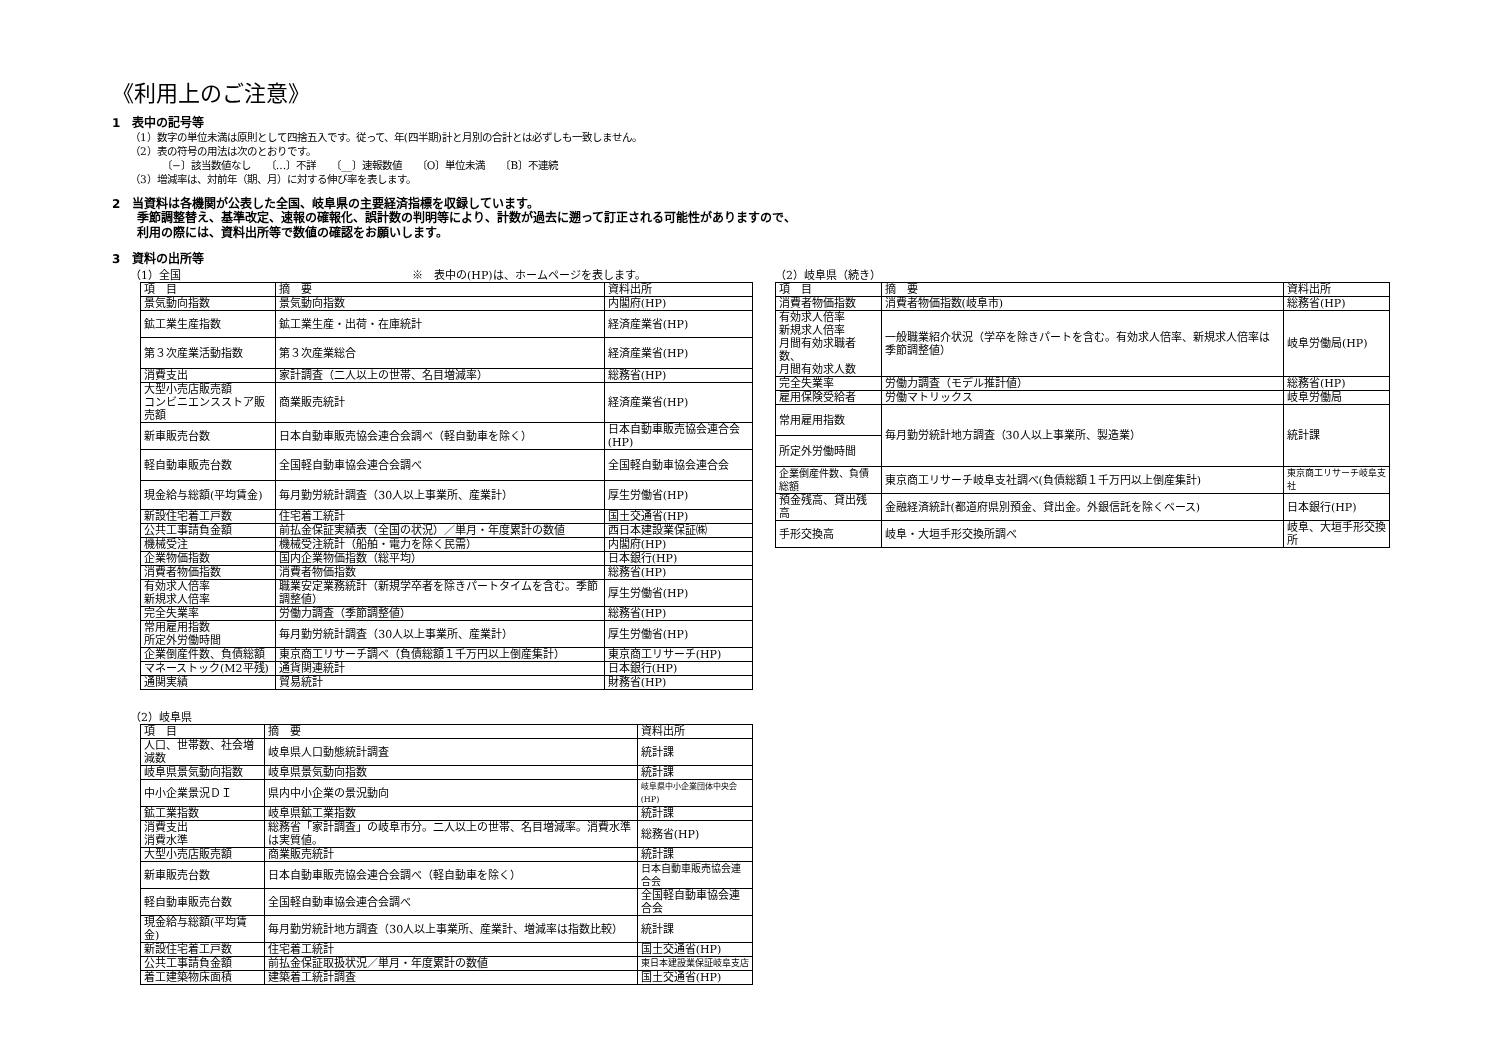《利用上のご注意》
1　表中の記号等
（1）数字の単位未満は原則として四捨五入です。従って、年(四半期)計と月別の合計とは必ずしも一致しません。
（2）表の符号の用法は次のとおりです。
〔−〕該当数値なし　　〔…〕不詳　　〔__〕速報数値　　〔O〕単位未満　　〔B〕不連続
（3）増減率は、対前年（期、月）に対する伸び率を表します。
2　当資料は各機関が公表した全国、岐阜県の主要経済指標を収録しています。
季節調整替え、基準改定、速報の確報化、誤計数の判明等により、計数が過去に遡って訂正される可能性がありますので、
利用の際には、資料出所等で数値の確認をお願いします。
3　資料の出所等
（1）全国　　　　　　　　　　　　　　　　　　　　　※　表中の(HP)は、ホームページを表します。
| 項 目 | 摘 要 | 資料出所 |
| --- | --- | --- |
| 景気動向指数 | 景気動向指数 | 内閣府(HP) |
| 鉱工業生産指数 | 鉱工業生産・出荷・在庫統計 | 経済産業省(HP) |
| 第３次産業活動指数 | 第３次産業総合 | 経済産業省(HP) |
| 消費支出 | 家計調査（二人以上の世帯、名目増減率） | 総務省(HP) |
| 大型小売店販売額 コンビニエンスストア販売額 | 商業販売統計 | 経済産業省(HP) |
| 新車販売台数 | 日本自動車販売協会連合会調べ（軽自動車を除く） | 日本自動車販売協会連合会(HP) |
| 軽自動車販売台数 | 全国軽自動車協会連合会調べ | 全国軽自動車協会連合会 |
| 現金給与総額(平均賃金) | 毎月勤労統計調査（30人以上事業所、産業計） | 厚生労働省(HP) |
| 新設住宅着工戸数 | 住宅着工統計 | 国土交通省(HP) |
| 公共工事請負金額 | 前払金保証実績表（全国の状況）／単月・年度累計の数値 | 西日本建設業保証㈱ |
| 機械受注 | 機械受注統計（船舶・電力を除く民需） | 内閣府(HP) |
| 企業物価指数 | 国内企業物価指数（総平均） | 日本銀行(HP) |
| 消費者物価指数 | 消費者物価指数 | 総務省(HP) |
| 有効求人倍率 新規求人倍率 | 職業安定業務統計（新規学卒者を除きパートタイムを含む。季節調整値） | 厚生労働省(HP) |
| 完全失業率 | 労働力調査（季節調整値） | 総務省(HP) |
| 常用雇用指数 所定外労働時間 | 毎月勤労統計調査（30人以上事業所、産業計） | 厚生労働省(HP) |
| 企業倒産件数、負債総額 | 東京商工リサーチ調べ（負債総額１千万円以上倒産集計） | 東京商工リサーチ(HP) |
| マネーストック(M2平残) | 通貨関連統計 | 日本銀行(HP) |
| 通関実績 | 貿易統計 | 財務省(HP) |
（2）岐阜県
| 項 目 | 摘 要 | 資料出所 |
| --- | --- | --- |
| 人口、世帯数、社会増減数 | 岐阜県人口動態統計調査 | 統計課 |
| 岐阜県景気動向指数 | 岐阜県景気動向指数 | 統計課 |
| 中小企業景況ＤＩ | 県内中小企業の景況動向 | 岐阜県中小企業団体中央会(HP) |
| 鉱工業指数 | 岐阜県鉱工業指数 | 統計課 |
| 消費支出 消費水準 | 総務省「家計調査」の岐阜市分。二人以上の世帯、名目増減率。消費水準は実質値。 | 総務省(HP) |
| 大型小売店販売額 | 商業販売統計 | 統計課 |
| 新車販売台数 | 日本自動車販売協会連合会調べ（軽自動車を除く） | 日本自動車販売協会連合会 |
| 軽自動車販売台数 | 全国軽自動車協会連合会調べ | 全国軽自動車協会連合会 |
| 現金給与総額(平均賃金) | 毎月勤労統計地方調査（30人以上事業所、産業計、増減率は指数比較） | 統計課 |
| 新設住宅着工戸数 | 住宅着工統計 | 国土交通省(HP) |
| 公共工事請負金額 | 前払金保証取扱状況／単月・年度累計の数値 | 東日本建設業保証岐阜支店 |
| 着工建築物床面積 | 建築着工統計調査 | 国土交通省(HP) |
（2）岐阜県（続き）
| 項 目 | 摘 要 | 資料出所 |
| --- | --- | --- |
| 消費者物価指数 | 消費者物価指数(岐阜市) | 総務省(HP) |
| 有効求人倍率 新規求人倍率 月間有効求職者数、 月間有効求人数 | 一般職業紹介状況（学卒を除きパートを含む。有効求人倍率、新規求人倍率は季節調整値） | 岐阜労働局(HP) |
| 完全失業率 | 労働力調査（モデル推計値） | 総務省(HP) |
| 雇用保険受給者 | 労働マトリックス | 岐阜労働局 |
| 常用雇用指数 | 毎月勤労統計地方調査（30人以上事業所、製造業） | 統計課 |
| 所定外労働時間 | | |
| 企業倒産件数、負債総額 | 東京商工リサーチ岐阜支社調べ(負債総額１千万円以上倒産集計) | 東京商工リサーチ岐阜支社 |
| 預金残高、貸出残高 | 金融経済統計(都道府県別預金、貸出金。外銀信託を除くベース) | 日本銀行(HP) |
| 手形交換高 | 岐阜・大垣手形交換所調べ | 岐阜、大垣手形交換所 |